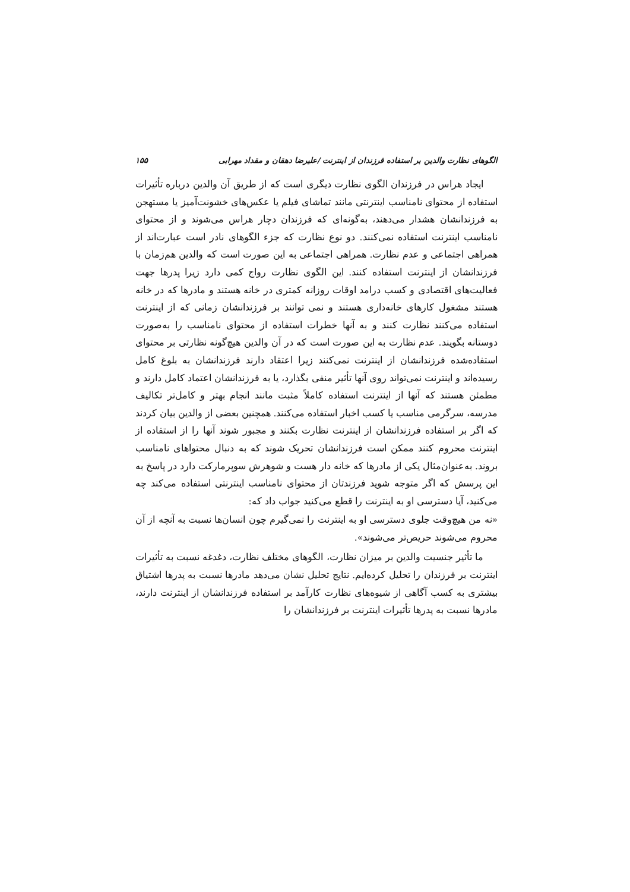الگوهای نظارت والدین بر استفاده فرزندان از اینترنت /علیرضا دهقان و مقداد مهرابی ۱۵۵
ایجاد هراس در فرزندان الگوی نظارت دیگری است که از طریق آن والدین درباره تأثیرات استفاده از محتوای نامناسب اینترنتی مانند تماشای فیلم یا عکس‌های خشونت‌آمیز یا مستهجن به فرزندانشان هشدار می‌دهند، به‌گونه‌ای که فرزندان دچار هراس می‌شوند و از محتوای نامناسب اینترنت استفاده نمی‌کنند. دو نوع نظارت که جزء الگوهای نادر است عبارت‌اند از همراهی اجتماعی و عدم نظارت. همراهی اجتماعی به این صورت است که والدین هم‌زمان با فرزندانشان از اینترنت استفاده کنند. این الگوی نظارت رواج کمی دارد زیرا پدرها جهت فعالیت‌های اقتصادی و کسب درامد اوقات روزانه کمتری در خانه هستند و مادرها که در خانه هستند مشغول کارهای خانه‌داری هستند و نمی توانند بر فرزندانشان زمانی که از اینترنت استفاده می‌کنند نظارت کنند و به آنها خطرات استفاده از محتوای نامناسب را به‌صورت دوستانه بگویند. عدم نظارت به این صورت است که در آن والدین هیچ‌گونه نظارتی بر محتوای استفاده‌شده فرزندانشان از اینترنت نمی‌کنند زیرا اعتقاد دارند فرزندانشان به بلوغ کامل رسیده‌اند و اینترنت نمی‌تواند روی آنها تأثیر منفی بگذارد، یا به فرزندانشان اعتماد کامل دارند و مطمئن هستند که آنها از اینترنت استفاده کاملاً مثبت مانند انجام بهتر و کامل‌تر تکالیف مدرسه، سرگرمی مناسب یا کسب اخبار استفاده می‌کنند. همچنین بعضی از والدین بیان کردند که اگر بر استفاده فرزندانشان از اینترنت نظارت بکنند و مجبور شوند آنها را از استفاده از اینترنت محروم کنند ممکن است فرزندانشان تحریک شوند که به دنبال محتواهای نامناسب بروند. به‌عنوان‌مثال یکی از مادرها که خانه دار هست و شوهرش سوپرمارکت دارد در پاسخ به این پرسش که اگر متوجه شوید فرزندتان از محتوای نامناسب اینترنتی استفاده می‌کند چه می‌کنید، آیا دسترسی او به اینترنت را قطع می‌کنید جواب داد که:
«نه من هیچ‌وقت جلوی دسترسی او به اینترنت را نمی‌گیرم چون انسان‌ها نسبت به آنچه از آن محروم می‌شوند حریص‌تر می‌شوند».
ما تأثیر جنسیت والدین بر میزان نظارت، الگوهای مختلف نظارت، دغدغه نسبت به تأثیرات اینترنت بر فرزندان را تحلیل کرده‌ایم. نتایج تحلیل نشان می‌دهد مادرها نسبت به پدرها اشتیاق بیشتری به کسب آگاهی از شیوه‌های نظارت کارآمد بر استفاده فرزندانشان از اینترنت دارند، مادرها نسبت به پدرها تأثیرات اینترنت بر فرزندانشان را